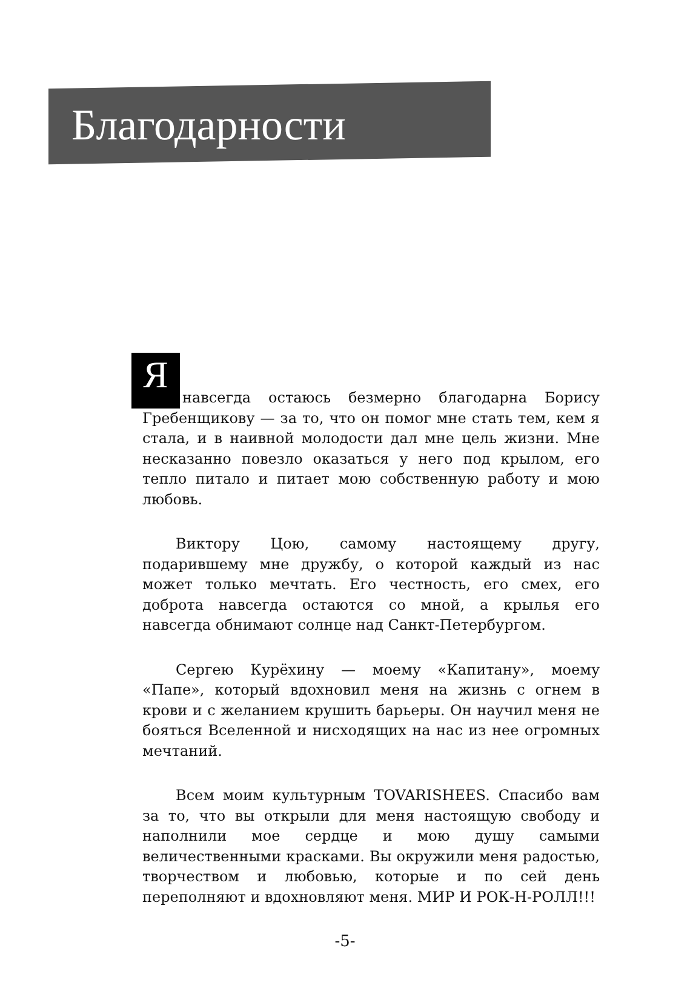Благодарности
Янавсегда остаюсь безмерно благодарна Борису Гребенщикову — за то, что он помог мне стать тем, кем я стала, и в наивной молодости дал мне цель жизни. Мне несказанно повезло оказаться у него под крылом, его тепло питало и питает мою собственную работу и мою любовь.
Виктору Цою, самому настоящему другу, подарившему мне дружбу, о которой каждый из нас может только мечтать. Его честность, его смех, его доброта навсегда остаются со мной, а крылья его навсегда обнимают солнце над Санкт-Петербургом.
Сергею Курёхину — моему «Капитану», моему «Папе», который вдохновил меня на жизнь с огнем в крови и с желанием крушить барьеры. Он научил меня не бояться Вселенной и нисходящих на нас из нее огромных мечтаний.
Всем моим культурным TOVARISHEES. Спасибо вам за то, что вы открыли для меня настоящую свободу и наполнили мое сердце и мою душу самыми величественными красками. Вы окружили меня радостью, творчеством и любовью, которые и по сей день переполняют и вдохновляют меня. МИР И РОК-Н-РОЛЛ!!!
-5-